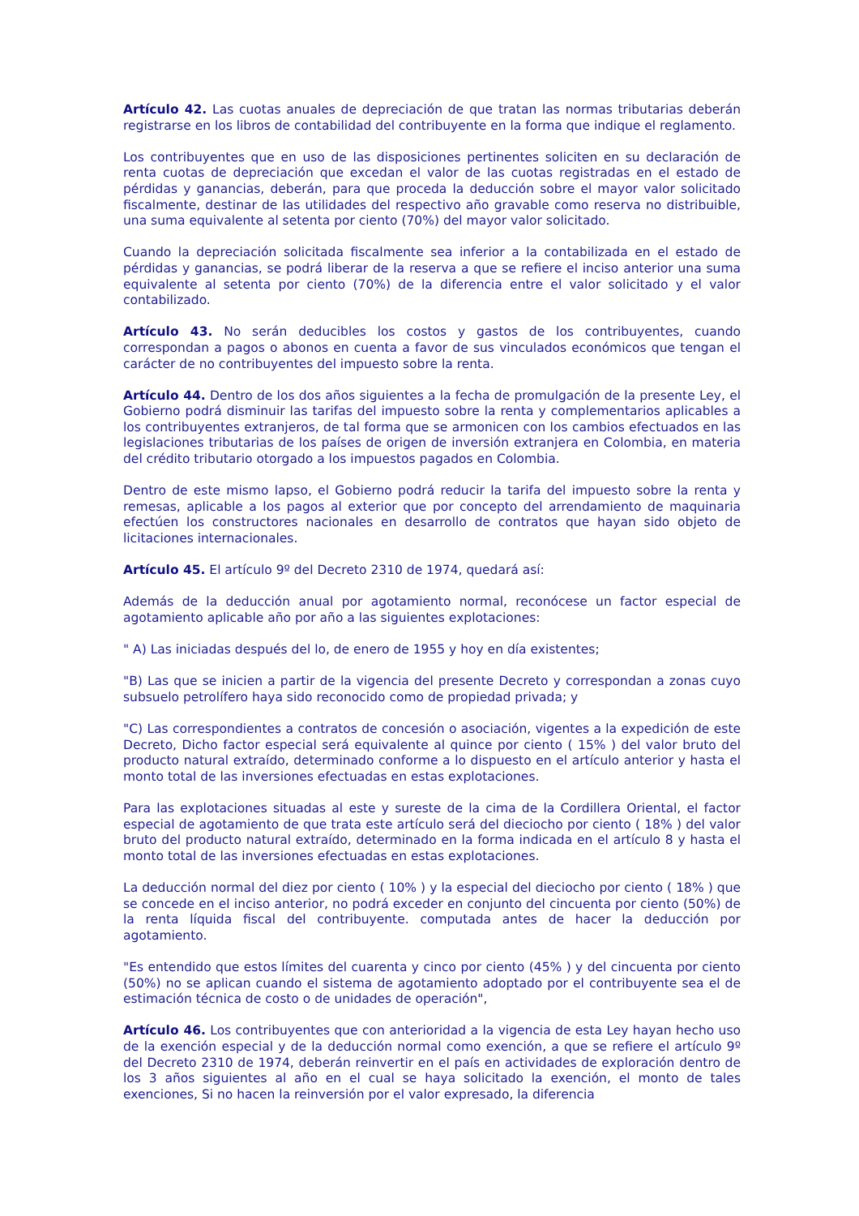Artículo 42. Las cuotas anuales de depreciación de que tratan las normas tributarias deberán registrarse en los libros de contabilidad del contribuyente en la forma que indique el reglamento.
Los contribuyentes que en uso de las disposiciones pertinentes soliciten en su declaración de renta cuotas de depreciación que excedan el valor de las cuotas registradas en el estado de pérdidas y ganancias, deberán, para que proceda la deducción sobre el mayor valor solicitado fiscalmente, destinar de las utilidades del respectivo año gravable como reserva no distribuible, una suma equivalente al setenta por ciento (70%) del mayor valor solicitado.
Cuando la depreciación solicitada fiscalmente sea inferior a la contabilizada en el estado de pérdidas y ganancias, se podrá liberar de la reserva a que se refiere el inciso anterior una suma equivalente al setenta por ciento (70%) de la diferencia entre el valor solicitado y el valor contabilizado.
Artículo 43. No serán deducibles los costos y gastos de los contribuyentes, cuando correspondan a pagos o abonos en cuenta a favor de sus vinculados económicos que tengan el carácter de no contribuyentes del impuesto sobre la renta.
Artículo 44. Dentro de los dos años siguientes a la fecha de promulgación de la presente Ley, el Gobierno podrá disminuir las tarifas del impuesto sobre la renta y complementarios aplicables a los contribuyentes extranjeros, de tal forma que se armonicen con los cambios efectuados en las legislaciones tributarias de los países de origen de inversión extranjera en Colombia, en materia del crédito tributario otorgado a los impuestos pagados en Colombia.
Dentro de este mismo lapso, el Gobierno podrá reducir la tarifa del impuesto sobre la renta y remesas, aplicable a los pagos al exterior que por concepto del arrendamiento de maquinaria efectúen los constructores nacionales en desarrollo de contratos que hayan sido objeto de licitaciones internacionales.
Artículo 45. El artículo 9º del Decreto 2310 de 1974, quedará así:
Además de la deducción anual por agotamiento normal, reconócese un factor especial de agotamiento aplicable año por año a las siguientes explotaciones:
" A) Las iniciadas después del lo, de enero de 1955 y hoy en día existentes;
"B) Las que se inicien a partir de la vigencia del presente Decreto y correspondan a zonas cuyo subsuelo petrolífero haya sido reconocido como de propiedad privada; y
"C) Las correspondientes a contratos de concesión o asociación, vigentes a la expedición de este Decreto, Dicho factor especial será equivalente al quince por ciento ( 15% ) del valor bruto del producto natural extraído, determinado conforme a lo dispuesto en el artículo anterior y hasta el monto total de las inversiones efectuadas en estas explotaciones.
Para las explotaciones situadas al este y sureste de la cima de la Cordillera Oriental, el factor especial de agotamiento de que trata este artículo será del dieciocho por ciento ( 18% ) del valor bruto del producto natural extraído, determinado en la forma indicada en el artículo 8 y hasta el monto total de las inversiones efectuadas en estas explotaciones.
La deducción normal del diez por ciento ( 10% ) y la especial del dieciocho por ciento ( 18% ) que se concede en el inciso anterior, no podrá exceder en conjunto del cincuenta por ciento (50%) de la renta líquida fiscal del contribuyente. computada antes de hacer la deducción por agotamiento.
"Es entendido que estos límites del cuarenta y cinco por ciento (45% ) y del cincuenta por ciento (50%) no se aplican cuando el sistema de agotamiento adoptado por el contribuyente sea el de estimación técnica de costo o de unidades de operación",
Artículo 46. Los contribuyentes que con anterioridad a la vigencia de esta Ley hayan hecho uso de la exención especial y de la deducción normal como exención, a que se refiere el artículo 9º del Decreto 2310 de 1974, deberán reinvertir en el país en actividades de exploración dentro de los 3 años siguientes al año en el cual se haya solicitado la exención, el monto de tales exenciones, Si no hacen la reinversión por el valor expresado, la diferencia